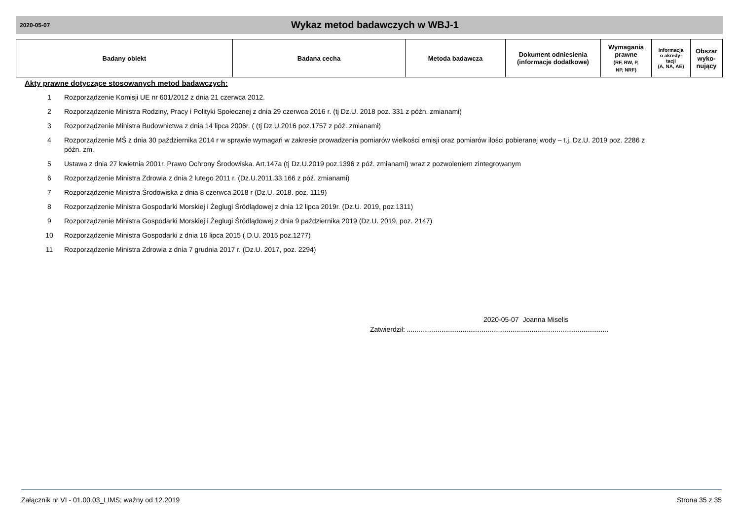2020-05-07
Wykaz metod badawczych w WBJ-1
| Badany obiekt | Badana cecha | Metoda badawcza | Dokument odniesienia (informacje dodatkowe) | Wymagania prawne (RF, RW, P, NP, NRF) | Informacja o akredy- tacji (A, NA, AE) | Obszar wyko- nujący |
| --- | --- | --- | --- | --- | --- | --- |
Akty prawne dotyczące stosowanych metod badawczych:
1 Rozporządzenie Komisji UE nr 601/2012 z dnia 21 czerwca 2012.
2 Rozporządzenie Ministra Rodziny, Pracy i Polityki Społecznej z dnia 29 czerwca 2016 r. (tj Dz.U. 2018 poz. 331 z późn. zmianami)
3 Rozporządzenie Ministra Budownictwa z dnia 14 lipca 2006r. ( (tj Dz.U.2016 poz.1757 z póź. zmianami)
4 Rozporządzenie MŚ z dnia 30 października 2014 r w sprawie wymagań w zakresie prowadzenia pomiarów wielkości emisji oraz pomiarów ilości pobieranej wody – t.j. Dz.U. 2019 poz. 2286 z późn. zm.
5 Ustawa z dnia 27 kwietnia 2001r. Prawo Ochrony Środowiska. Art.147a (tj Dz.U.2019 poz.1396 z póź. zmianami) wraz z pozwoleniem zintegrowanym
6 Rozporządzenie Ministra Zdrowia z dnia 2 lutego 2011 r. (Dz.U.2011.33.166 z póź. zmianami)
7 Rozporządzenie Ministra Środowiska z dnia 8 czerwca 2018 r (Dz.U. 2018. poz. 1119)
8 Rozporządzenie Ministra Gospodarki Morskiej i Żeglugi Śródlądowej z dnia 12 lipca 2019r. (Dz.U. 2019, poz.1311)
9 Rozporządzenie Ministra Gospodarki Morskiej i Żeglugi Śródlądowej z dnia 9 października 2019 (Dz.U. 2019, poz. 2147)
10 Rozporządzenie Ministra Gospodarki z dnia 16 lipca 2015 ( D.U. 2015 poz.1277)
11 Rozporządzenie Ministra Zdrowia z dnia 7 grudnia 2017 r. (Dz.U. 2017, poz. 2294)
2020-05-07 Joanna Miselis
Zatwierdził: .........................................................................................................
Załącznik nr VI - 01.00.03_LIMS; ważny od 12.2019 Strona 35 z 35